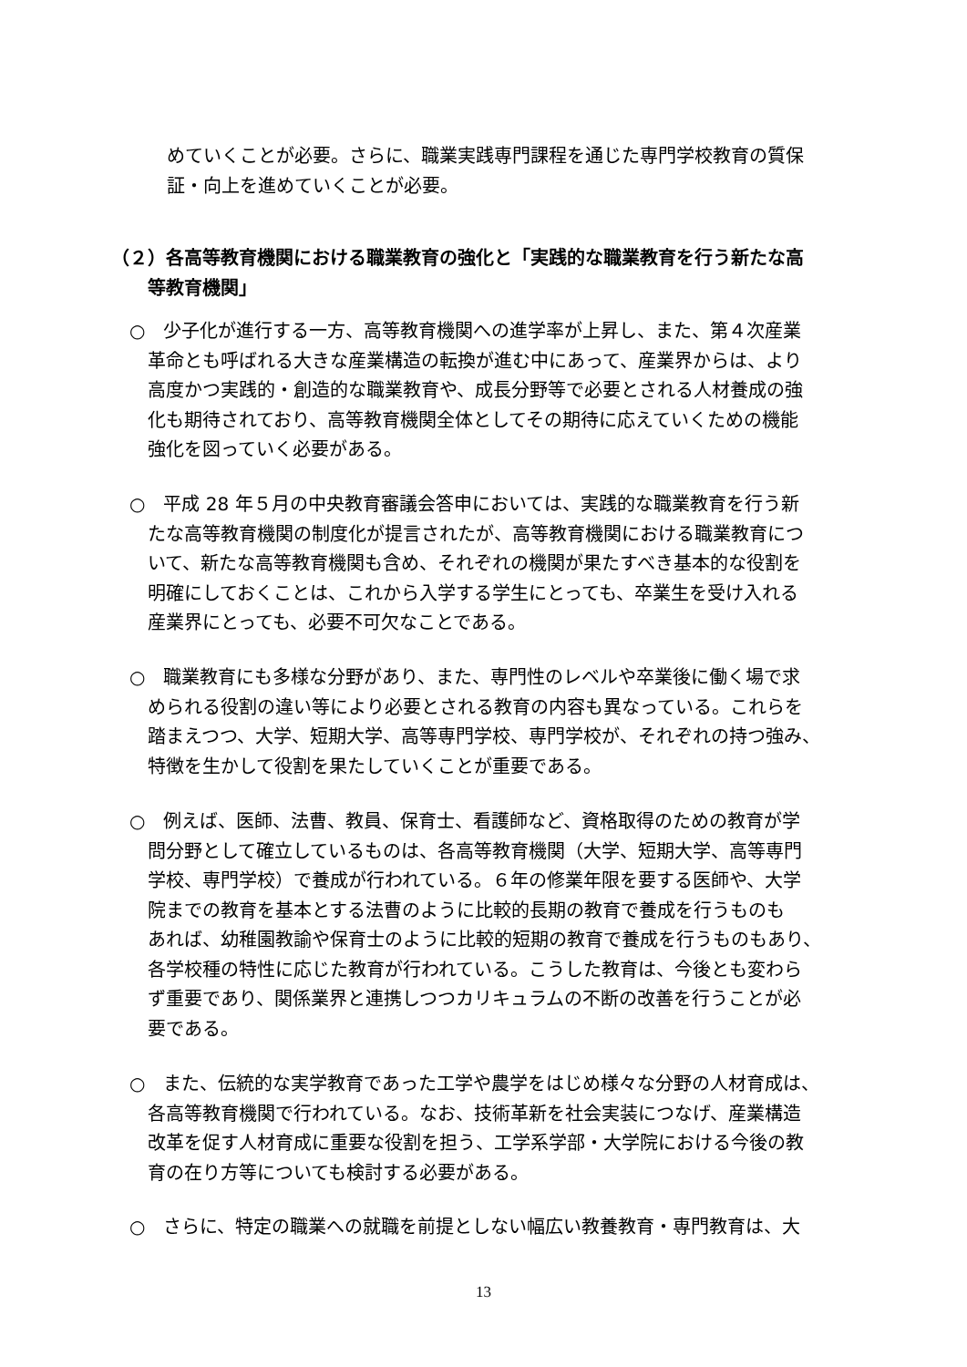めていくことが必要。さらに、職業実践専門課程を通じた専門学校教育の質保
証・向上を進めていくことが必要。
（２）各高等教育機関における職業教育の強化と「実践的な職業教育を行う新たな高
　　等教育機関」
○　少子化が進行する一方、高等教育機関への進学率が上昇し、また、第４次産業
　革命とも呼ばれる大きな産業構造の転換が進む中にあって、産業界からは、より
　高度かつ実践的・創造的な職業教育や、成長分野等で必要とされる人材養成の強
　化も期待されており、高等教育機関全体としてその期待に応えていくための機能
　強化を図っていく必要がある。
○　平成 28 年５月の中央教育審議会答申においては、実践的な職業教育を行う新
　たな高等教育機関の制度化が提言されたが、高等教育機関における職業教育につ
　いて、新たな高等教育機関も含め、それぞれの機関が果たすべき基本的な役割を
　明確にしておくことは、これから入学する学生にとっても、卒業生を受け入れる
　産業界にとっても、必要不可欠なことである。
○　職業教育にも多様な分野があり、また、専門性のレベルや卒業後に働く場で求
　められる役割の違い等により必要とされる教育の内容も異なっている。これらを
　踏まえつつ、大学、短期大学、高等専門学校、専門学校が、それぞれの持つ強み、
　特徴を生かして役割を果たしていくことが重要である。
○　例えば、医師、法曹、教員、保育士、看護師など、資格取得のための教育が学
　問分野として確立しているものは、各高等教育機関（大学、短期大学、高等専門
　学校、専門学校）で養成が行われている。６年の修業年限を要する医師や、大学
　院までの教育を基本とする法曹のように比較的長期の教育で養成を行うものも
　あれば、幼稚園教諭や保育士のように比較的短期の教育で養成を行うものもあり、
　各学校種の特性に応じた教育が行われている。こうした教育は、今後とも変わら
　ず重要であり、関係業界と連携しつつカリキュラムの不断の改善を行うことが必
　要である。
○　また、伝統的な実学教育であった工学や農学をはじめ様々な分野の人材育成は、
　各高等教育機関で行われている。なお、技術革新を社会実装につなげ、産業構造
　改革を促す人材育成に重要な役割を担う、工学系学部・大学院における今後の教
　育の在り方等についても検討する必要がある。
○　さらに、特定の職業への就職を前提としない幅広い教養教育・専門教育は、大
13